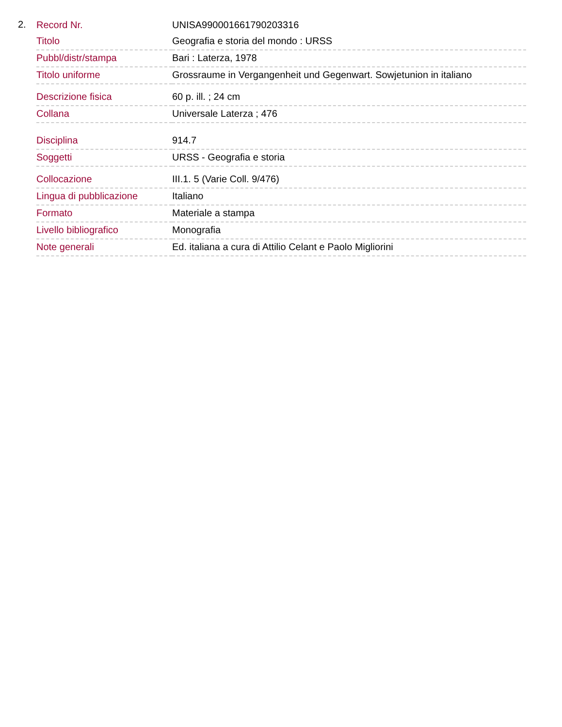2.
| Record Nr. | UNISA990001661790203316 |
| Titolo | Geografia e storia del mondo : URSS |
| Pubbl/distr/stampa | Bari : Laterza, 1978 |
| Titolo uniforme | Grossraume in Vergangenheit und Gegenwart. Sowjetunion in italiano |
| Descrizione fisica | 60 p. ill. ; 24 cm |
| Collana | Universale Laterza ; 476 |
| Disciplina | 914.7 |
| Soggetti | URSS - Geografia e storia |
| Collocazione | III.1. 5 (Varie Coll. 9/476) |
| Lingua di pubblicazione | Italiano |
| Formato | Materiale a stampa |
| Livello bibliografico | Monografia |
| Note generali | Ed. italiana a cura di Attilio Celant e Paolo Migliorini |